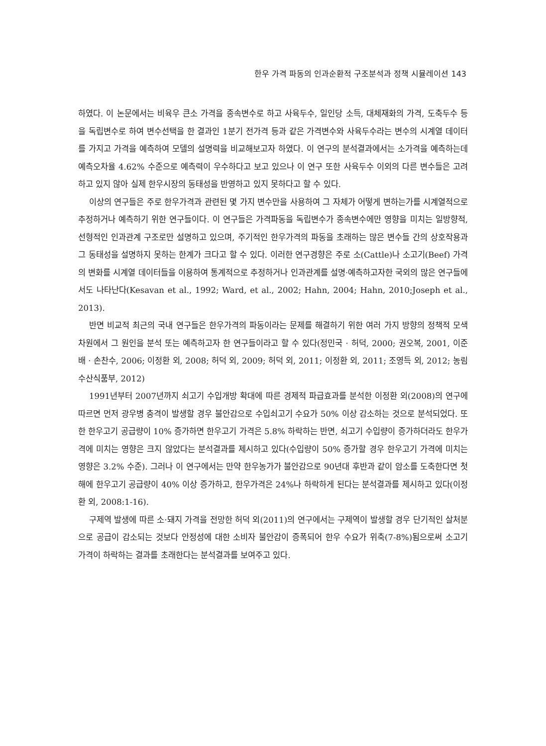한우 가격 파동의 인과순환적 구조분석과 정책 시뮬레이션 143
하였다. 이 논문에서는 비육우 큰소 가격을 종속변수로 하고 사육두수, 일인당 소득, 대체재화의 가격, 도축두수 등을 독립변수로 하여 변수선택을 한 결과인 1분기 전가격 등과 같은 가격변수와 사육두수라는 변수의 시계열 데이터를 가지고 가격을 예측하여 모델의 설명력을 비교해보고자 하였다. 이 연구의 분석결과에서는 소가격을 예측하는데 예측오차율 4.62% 수준으로 예측력이 우수하다고 보고 있으나 이 연구 또한 사육두수 이외의 다른 변수들은 고려하고 있지 않아 실제 한우시장의 동태성을 반영하고 있지 못하다고 할 수 있다.
이상의 연구들은 주로 한우가격과 관련된 몇 가지 변수만을 사용하여 그 자체가 어떻게 변하는가를 시계열적으로 추정하거나 예측하기 위한 연구들이다. 이 연구들은 가격파동을 독립변수가 종속변수에만 영향을 미치는 일방향적, 선형적인 인과관계 구조로만 설명하고 있으며, 주기적인 한우가격의 파동을 초래하는 많은 변수들 간의 상호작용과 그 동태성을 설명하지 못하는 한계가 크다고 할 수 있다. 이러한 연구경향은 주로 소(Cattle)나 소고기(Beef) 가격의 변화를 시계열 데이터들을 이용하여 통계적으로 추정하거나 인과관계를 설명·예측하고자한 국외의 많은 연구들에서도 나타난다(Kesavan et al., 1992; Ward, et al., 2002; Hahn, 2004; Hahn, 2010;Joseph et al., 2013).
반면 비교적 최근의 국내 연구들은 한우가격의 파동이라는 문제를 해결하기 위한 여러 가지 방향의 정책적 모색 차원에서 그 원인을 분석 또는 예측하고자 한 연구들이라고 할 수 있다(정민국 · 허덕, 2000; 권오복, 2001, 이준배 · 손찬수, 2006; 이정환 외, 2008; 허덕 외, 2009; 허덕 외, 2011; 이정환 외, 2011; 조영득 외, 2012; 농림수산식품부, 2012)
1991년부터 2007년까지 쇠고기 수입개방 확대에 따른 경제적 파급효과를 분석한 이정환 외(2008)의 연구에 따르면 먼저 광우병 충격이 발생할 경우 불안감으로 수입쇠고기 수요가 50% 이상 감소하는 것으로 분석되었다. 또한 한우고기 공급량이 10% 증가하면 한우고기 가격은 5.8% 하락하는 반면, 쇠고기 수입량이 증가하더라도 한우가격에 미치는 영향은 크지 않았다는 분석결과를 제시하고 있다(수입량이 50% 증가할 경우 한우고기 가격에 미치는 영향은 3.2% 수준). 그러나 이 연구에서는 만약 한우농가가 불안감으로 90년대 후반과 같이 암소를 도축한다면 첫해에 한우고기 공급량이 40% 이상 증가하고, 한우가격은 24%나 하락하게 된다는 분석결과를 제시하고 있다(이정환 외, 2008:1-16).
구제역 발생에 따른 소·돼지 가격을 전망한 허덕 외(2011)의 연구에서는 구제역이 발생할 경우 단기적인 살처분으로 공급이 감소되는 것보다 안정성에 대한 소비자 불안감이 증폭되어 한우 수요가 위축(7-8%)됨으로써 소고기 가격이 하락하는 결과를 초래한다는 분석결과를 보여주고 있다.